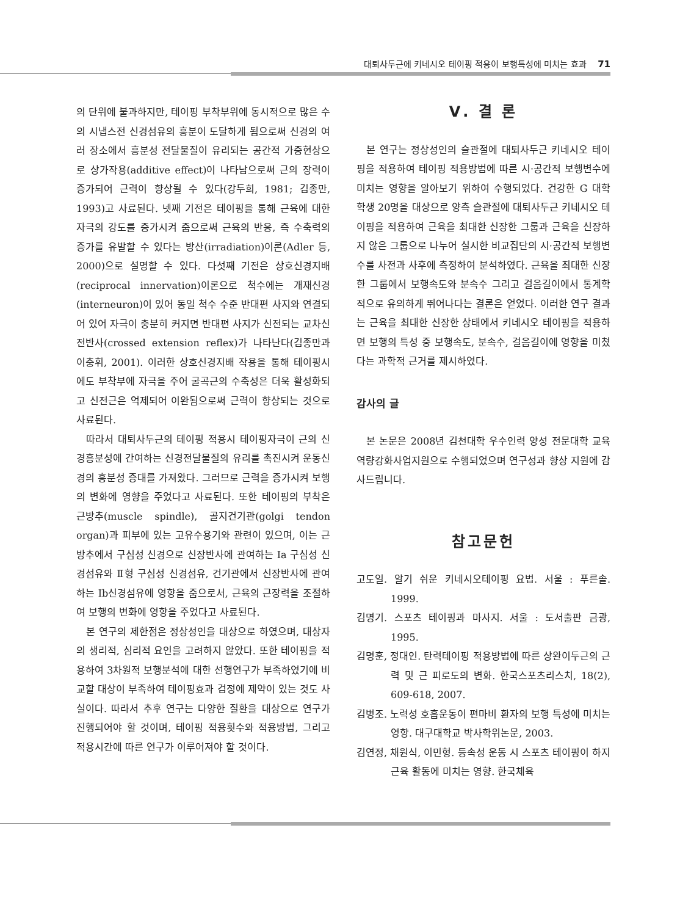대퇴사두근에 키네시오 테이핑 적용이 보행특성에 미치는 효과 71
의 단위에 불과하지만, 테이핑 부착부위에 동시적으로 많은 수의 시냅스전 신경섬유의 흥분이 도달하게 됨으로써 신경의 여러 장소에서 흥분성 전달물질이 유리되는 공간적 가중현상으로 상가작용(additive effect)이 나타남으로써 근의 장력이 증가되어 근력이 향상될 수 있다(강두희, 1981; 김종만, 1993)고 사료된다. 넷째 기전은 테이핑을 통해 근육에 대한 자극의 강도를 증가시켜 줌으로써 근육의 반응, 즉 수축력의 증가를 유발할 수 있다는 방산(irradiation)이론(Adler 등, 2000)으로 설명할 수 있다. 다섯째 기전은 상호신경지배(reciprocal innervation)이론으로 척수에는 개재신경(interneuron)이 있어 동일 척수 수준 반대편 사지와 연결되어 있어 자극이 충분히 커지면 반대편 사지가 신전되는 교차신전반사(crossed extension reflex)가 나타난다(김종만과 이충휘, 2001). 이러한 상호신경지배 작용을 통해 테이핑시에도 부착부에 자극을 주어 굴곡근의 수축성은 더욱 활성화되고 신전근은 억제되어 이완됨으로써 근력이 향상되는 것으로 사료된다.
따라서 대퇴사두근의 테이핑 적용시 테이핑자극이 근의 신경흥분성에 간여하는 신경전달물질의 유리를 촉진시켜 운동신경의 흥분성 증대를 가져왔다. 그러므로 근력을 증가시켜 보행의 변화에 영향을 주었다고 사료된다. 또한 테이핑의 부착은 근방추(muscle spindle), 골지건기관(golgi tendon organ)과 피부에 있는 고유수용기와 관련이 있으며, 이는 근방추에서 구심성 신경으로 신장반사에 관여하는 Ia 구심성 신경섬유와 Ⅱ형 구심성 신경섬유, 건기관에서 신장반사에 관여하는 Ib신경섬유에 영향을 줌으로서, 근육의 근장력을 조절하여 보행의 변화에 영향을 주었다고 사료된다.
본 연구의 제한점은 정상성인을 대상으로 하였으며, 대상자의 생리적, 심리적 요인을 고려하지 않았다. 또한 테이핑을 적용하여 3차원적 보행분석에 대한 선행연구가 부족하였기에 비교할 대상이 부족하여 테이핑효과 검정에 제약이 있는 것도 사실이다. 따라서 추후 연구는 다양한 질환을 대상으로 연구가 진행되어야 할 것이며, 테이핑 적용횟수와 적용방법, 그리고 적용시간에 따른 연구가 이루어져야 할 것이다.
Ⅴ. 결 론
본 연구는 정상성인의 슬관절에 대퇴사두근 키네시오 테이핑을 적용하여 테이핑 적용방법에 따른 시·공간적 보행변수에 미치는 영향을 알아보기 위하여 수행되었다. 건강한 G 대학 학생 20명을 대상으로 양측 슬관절에 대퇴사두근 키네시오 테이핑을 적용하여 근육을 최대한 신장한 그룹과 근육을 신장하지 않은 그룹으로 나누어 실시한 비교집단의 시·공간적 보행변수를 사전과 사후에 측정하여 분석하였다. 근육을 최대한 신장한 그룹에서 보행속도와 분속수 그리고 걸음길이에서 통계학적으로 유의하게 뛰어나다는 결론은 얻었다. 이러한 연구 결과는 근육을 최대한 신장한 상태에서 키네시오 테이핑을 적용하면 보행의 특성 중 보행속도, 분속수, 걸음길이에 영향을 미쳤다는 과학적 근거를 제시하였다.
감사의 글
본 논문은 2008년 김천대학 우수인력 양성 전문대학 교육역량강화사업지원으로 수행되었으며 연구성과 향상 지원에 감사드립니다.
참고문헌
고도일. 알기 쉬운 키네시오테이핑 요법. 서울 : 푸른솔. 1999.
김명기. 스포츠 테이핑과 마사지. 서울 : 도서출판 금광, 1995.
김명훈, 정대인. 탄력테이핑 적용방법에 따른 상완이두근의 근력 및 근 피로도의 변화. 한국스포츠리스치, 18(2), 609-618, 2007.
김병조. 노력성 호흡운동이 편마비 환자의 보행 특성에 미치는 영향. 대구대학교 박사학위논문, 2003.
김연정, 채원식, 이민형. 등속성 운동 시 스포츠 테이핑이 하지 근육 활동에 미치는 영향. 한국체육